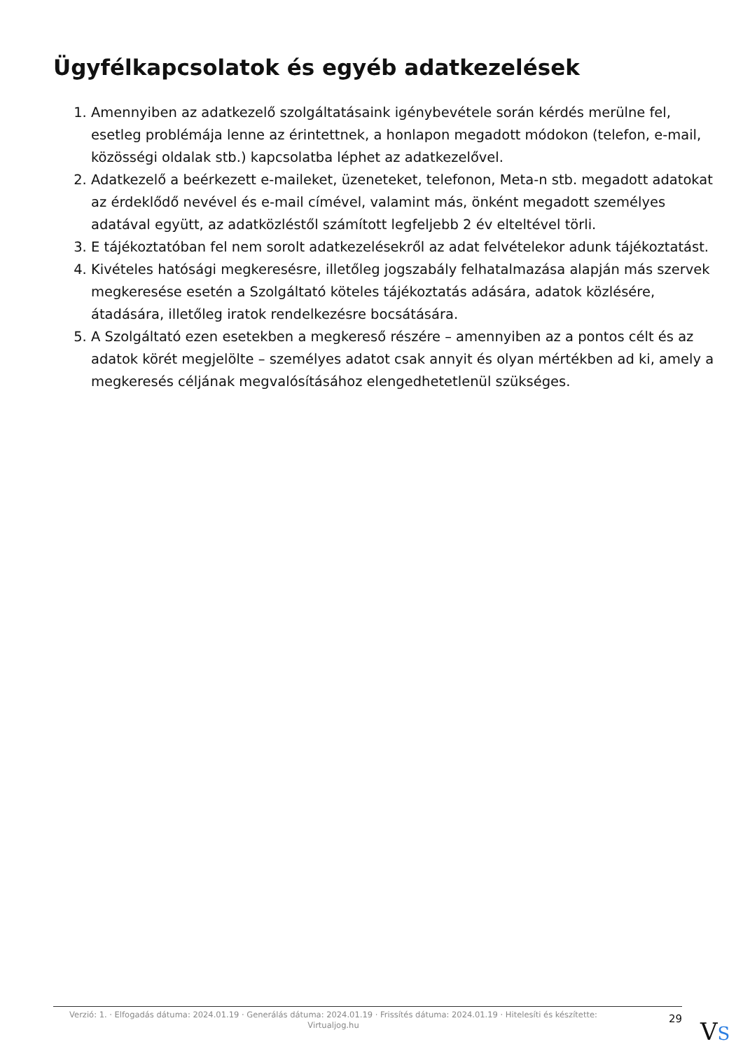Ügyfélkapcsolatok és egyéb adatkezelések
1. Amennyiben az adatkezelő szolgáltatásaink igénybevétele során kérdés merülne fel, esetleg problémája lenne az érintettnek, a honlapon megadott módokon (telefon, e-mail, közösségi oldalak stb.) kapcsolatba léphet az adatkezelővel.
2. Adatkezelő a beérkezett e-maileket, üzeneteket, telefonon, Meta-n stb. megadott adatokat az érdeklődő nevével és e-mail címével, valamint más, önként megadott személyes adatával együtt, az adatközléstől számított legfeljebb 2 év elteltével törli.
3. E tájékoztatóban fel nem sorolt adatkezelésekről az adat felvételekor adunk tájékoztatást.
4. Kivételes hatósági megkeresésre, illetőleg jogszabály felhatalmazása alapján más szervek megkeresése esetén a Szolgáltató köteles tájékoztatás adására, adatok közlésére, átadására, illetőleg iratok rendelkezésre bocsátására.
5. A Szolgáltató ezen esetekben a megkereső részére – amennyiben az a pontos célt és az adatok körét megjelölte – személyes adatot csak annyit és olyan mértékben ad ki, amely a megkeresés céljának megvalósításához elengedhetetlenül szükséges.
Verzió: 1. · Elfogadás dátuma: 2024.01.19 · Generálás dátuma: 2024.01.19 · Frissítés dátuma: 2024.01.19 · Hitelesíti és készítette: Virtualjog.hu
29
VS